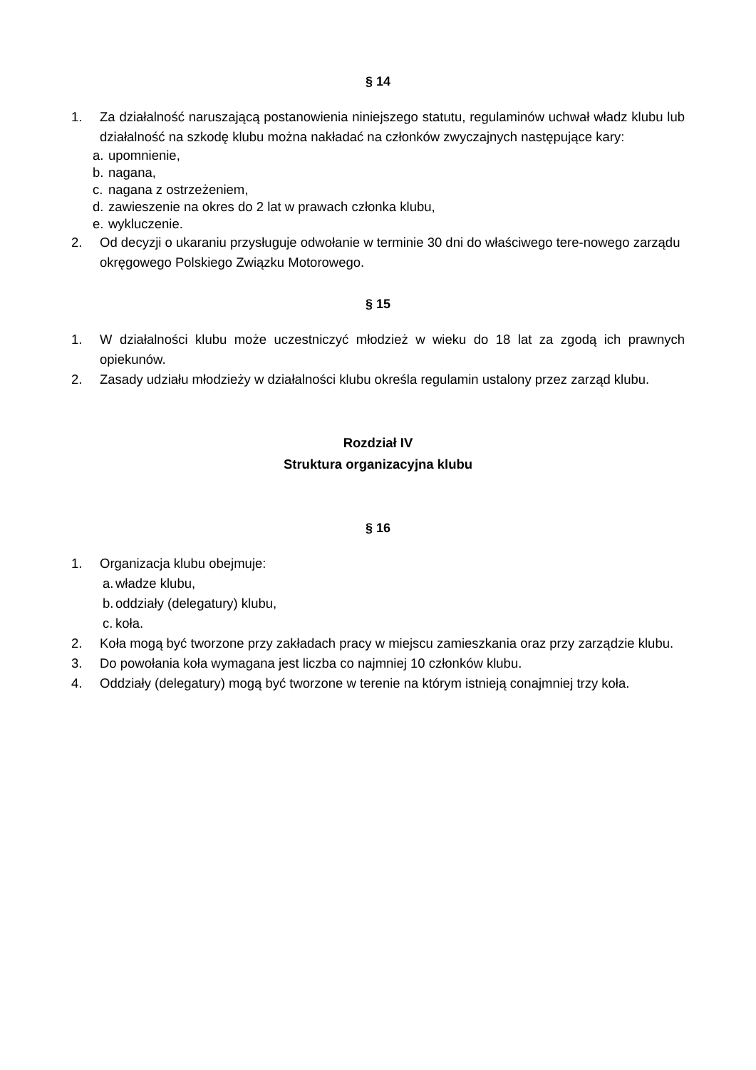§ 14
1. Za działalność naruszającą postanowienia niniejszego statutu, regulaminów uchwał władz klubu lub działalność na szkodę klubu można nakładać na członków zwyczajnych następujące kary:
a. upomnienie,
b. nagana,
c. nagana z ostrzeżeniem,
d. zawieszenie na okres do 2 lat w prawach członka klubu,
e. wykluczenie.
2. Od decyzji o ukaraniu przysługuje odwołanie w terminie 30 dni do właściwego tere-nowego zarządu okręgowego Polskiego Związku Motorowego.
§ 15
1. W działalności klubu może uczestniczyć młodzież w wieku do 18 lat za zgodą ich prawnych opiekunów.
2. Zasady udziału młodzieży w działalności klubu określa regulamin ustalony przez zarząd klubu.
Rozdział IV
Struktura organizacyjna klubu
§ 16
1. Organizacja klubu obejmuje:
a. władze klubu,
b. oddziały (delegatury) klubu,
c. koła.
2. Koła mogą być tworzone przy zakładach pracy w miejscu zamieszkania oraz przy zarządzie klubu.
3. Do powołania koła wymagana jest liczba co najmniej 10 członków klubu.
4. Oddziały (delegatury) mogą być tworzone w terenie na którym istnieją conajmniej trzy koła.